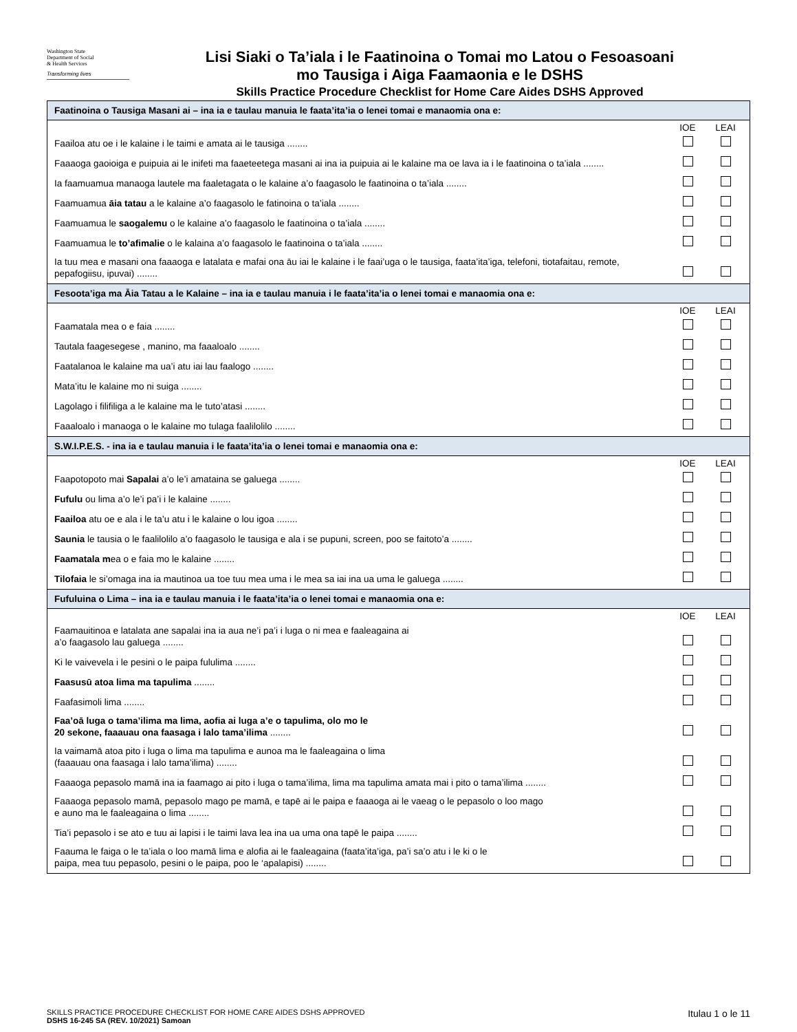Washington State
Department of Social
& Health Services
Transforming lives
Lisi Siaki o Ta’iala i le Faatinoina o Tomai mo Latou o Fesoasoani
mo Tausiga i Aiga Faamaonia e le DSHS
Skills Practice Procedure Checklist for Home Care Aides DSHS Approved
| Faatinoina o Tausiga Masani ai – ina ia e taulau manuia le faata’ita’ia o lenei tomai e manaomia ona e: | | |
| --- | --- | --- |
| | IOE | LEAI |
| Faailoa atu oe i le kalaine i le taimi e amata ai le tausiga ........ | | |
| Faaaoga gaoioiga e puipuia ai le inifeti ma faaeteetega masani ai ina ia puipuia ai le kalaine ma oe lava ia i le faatinoina o ta’iala ........ | | |
| Ia faamuamua manaoga lautele ma faaletagata o le kalaine a’o faagasolo le faatinoina o ta’iala ........ | | |
| Faamuamua āia tatau a le kalaine a’o faagasolo le fatinoina o ta’iala ........ | | |
| Faamuamua le saogalemu o le kalaine a’o faagasolo le faatinoina o ta’iala ........ | | |
| Faamuamua le to’afimalie o le kalaina a’o faagasolo le faatinoina o ta’iala ........ | | |
| Ia tuu mea e masani ona faaaoga e latalata e mafai ona āu iai le kalaine i le faai’uga o le tausiga, faata’ita’iga, telefoni, tiotafaitau, remote, pepafogiisu, ipuvai) ........ | | |
| Fesoota’iga ma Āia Tatau a le Kalaine – ina ia e taulau manuia i le faata’ita’ia o lenei tomai e manaomia ona e: | | |
| | IOE | LEAI |
| Faamatala mea o e faia ........ | | |
| Tautala faagesegese , manino, ma faaaloalo ........ | | |
| Faatalanoa le kalaine ma ua’i atu iai lau faalogo ........ | | |
| Mata’itu le kalaine mo ni suiga ........ | | |
| Lagolago i filifiliga a le kalaine ma le tuto’atasi ........ | | |
| Faaaloalo i manaoga o le kalaine mo tulaga faalilolilo ........ | | |
| S.W.I.P.E.S. - ina ia e taulau manuia i le faata’ita’ia o lenei tomai e manaomia ona e: | | |
| | IOE | LEAI |
| Faapotopoto mai Sapalai a’o le’i amataina se galuega ........ | | |
| Fufulu ou lima a’o le’i pa’i i le kalaine ........ | | |
| Faailoa atu oe e ala i le ta’u atu i le kalaine o lou igoa ........ | | |
| Saunia le tausia o le faalilolilo a’o faagasolo le tausiga e ala i se pupuni, screen, poo se faitoto’a ........ | | |
| Faamatala m ea o e faia mo le kalaine ........ | | |
| Tilofaia le si’omaga ina ia mautinoa ua toe tuu mea uma i le mea sa iai ina ua uma le galuega ........ | | |
| Fufuluina o Lima – ina ia e taulau manuia i le faata’ita’ia o lenei tomai e manaomia ona e: | | |
| | IOE | LEAI |
| Faamauitinoa e latalata ane sapalai ina ia aua ne’i pa’i i luga o ni mea e faaleagaina ai a’o faagasolo lau galuega ........ | | |
| Ki le vaivevela i le pesini o le paipa fululima ........ | | |
| Faasusū atoa lima ma tapulima ........ | | |
| Faafasimoli lima ........ | | |
| Faa’oā luga o tama’ilima ma lima, aofia ai luga a’e o tapulima, olo mo le 20 sekone, faaauau ona faasaga i lalo tama’ilima ........ | | |
| Ia vaimamā atoa pito i luga o lima ma tapulima e aunoa ma le faaleagaina o lima (faaauau ona faasaga i lalo tama’ilima) ........ | | |
| Faaaoga pepasolo mamā ina ia faamago ai pito i luga o tama’ilima, lima ma tapulima amata mai i pito o tama’ilima ........ | | |
| Faaaoga pepasolo mamā, pepasolo mago pe mamā, e tapē ai le paipa e faaaoga ai le vaeag o le pepasolo o loo mago e auno ma le faaleagaina o lima ........ | | |
| Tia’i pepasolo i se ato e tuu ai lapisi i le taimi lava lea ina ua uma ona tapē le paipa ........ | | |
| Faauma le faiga o le ta’iala o loo mamā lima e alofia ai le faaleagaina (faata’ita’iga, pa’i sa’o atu i le ki o le paipa, mea tuu pepasolo, pesini o le paipa, poo le ‘apalapisi) ........ | | |
SKILLS PRACTICE PROCEDURE CHECKLIST FOR HOME CARE AIDES DSHS APPROVED
DSHS 16-245 SA (REV. 10/2021) Samoan
Itulau 1 o le 11